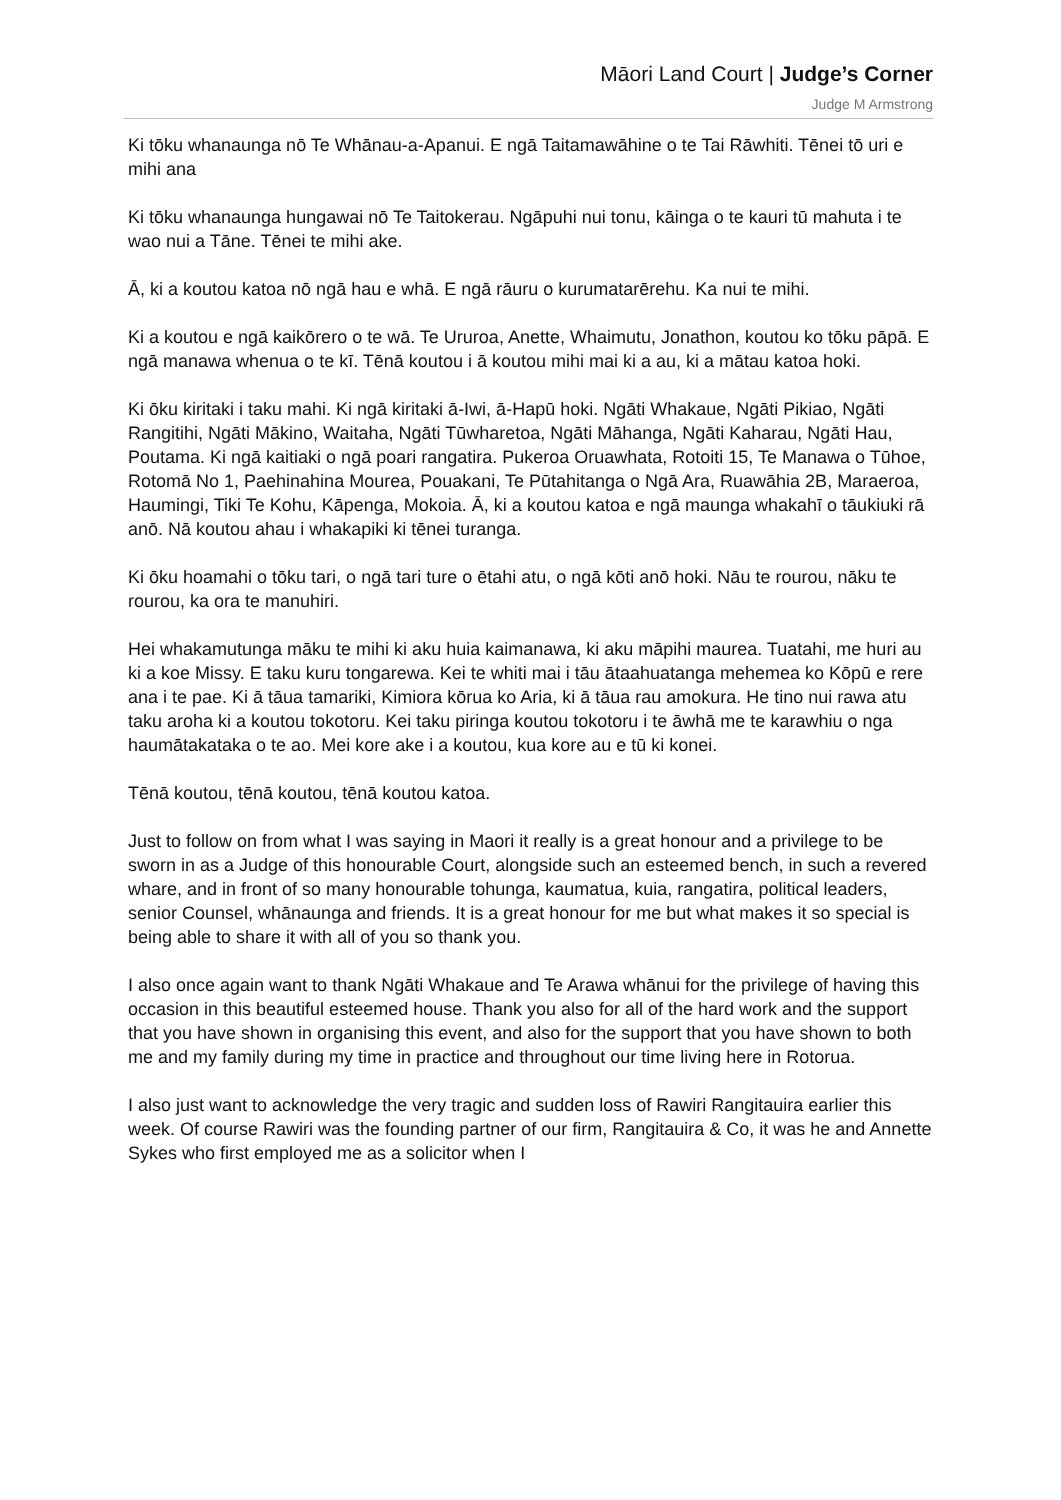Māori Land Court | Judge’s Corner
Judge M Armstrong
Ki tōku whanaunga nō Te Whānau-a-Apanui. E ngā Taitamawāhine o te Tai Rāwhiti. Tēnei tō uri e mihi ana
Ki tōku whanaunga hungawai nō Te Taitokerau. Ngāpuhi nui tonu, kāinga o te kauri tū mahuta i te wao nui a Tāne. Tēnei te mihi ake.
Ā, ki a koutou katoa nō ngā hau e whā. E ngā rāuru o kurumatarērehu. Ka nui te mihi.
Ki a koutou e ngā kaikōrero o te wā. Te Ururoa, Anette, Whaimutu, Jonathon, koutou ko tōku pāpā. E ngā manawa whenua o te kī. Tēnā koutou i ā koutou mihi mai ki a au, ki a mātau katoa hoki.
Ki ōku kiritaki i taku mahi. Ki ngā kiritaki ā-Iwi, ā-Hapū hoki. Ngāti Whakaue, Ngāti Pikiao, Ngāti Rangitihi, Ngāti Mākino, Waitaha, Ngāti Tūwharetoa, Ngāti Māhanga, Ngāti Kaharau, Ngāti Hau, Poutama. Ki ngā kaitiaki o ngā poari rangatira. Pukeroa Oruawhata, Rotoiti 15, Te Manawa o Tūhoe, Rotomā No 1, Paehinahina Mourea, Pouakani, Te Pūtahitanga o Ngā Ara, Ruawāhia 2B, Maraeroa, Haumingi, Tiki Te Kohu, Kāpenga, Mokoia. Ā, ki a koutou katoa e ngā maunga whakahī o tāukiuki rā anō. Nā koutou ahau i whakapiki ki tēnei turanga.
Ki ōku hoamahi o tōku tari, o ngā tari ture o ētahi atu, o ngā kōti anō hoki. Nāu te rourou, nāku te rourou, ka ora te manuhiri.
Hei whakamutunga māku te mihi ki aku huia kaimanawa, ki aku māpihi maurea. Tuatahi, me huri au ki a koe Missy. E taku kuru tongarewa. Kei te whiti mai i tāu ātaahuatanga mehemea ko Kōpū e rere ana i te pae. Ki ā tāua tamariki, Kimiora kōrua ko Aria, ki ā tāua rau amokura. He tino nui rawa atu taku aroha ki a koutou tokotoru. Kei taku piringa koutou tokotoru i te āwhā me te karawhiu o nga haumātakataka o te ao. Mei kore ake i a koutou, kua kore au e tū ki konei.
Tēnā koutou, tēnā koutou, tēnā koutou katoa.
Just to follow on from what I was saying in Maori it really is a great honour and a privilege to be sworn in as a Judge of this honourable Court, alongside such an esteemed bench, in such a revered whare, and in front of so many honourable tohunga, kaumatua, kuia, rangatira, political leaders, senior Counsel, whānaunga and friends. It is a great honour for me but what makes it so special is being able to share it with all of you so thank you.
I also once again want to thank Ngāti Whakaue and Te Arawa whānui for the privilege of having this occasion in this beautiful esteemed house. Thank you also for all of the hard work and the support that you have shown in organising this event, and also for the support that you have shown to both me and my family during my time in practice and throughout our time living here in Rotorua.
I also just want to acknowledge the very tragic and sudden loss of Rawiri Rangitauira earlier this week. Of course Rawiri was the founding partner of our firm, Rangitauira & Co, it was he and Annette Sykes who first employed me as a solicitor when I